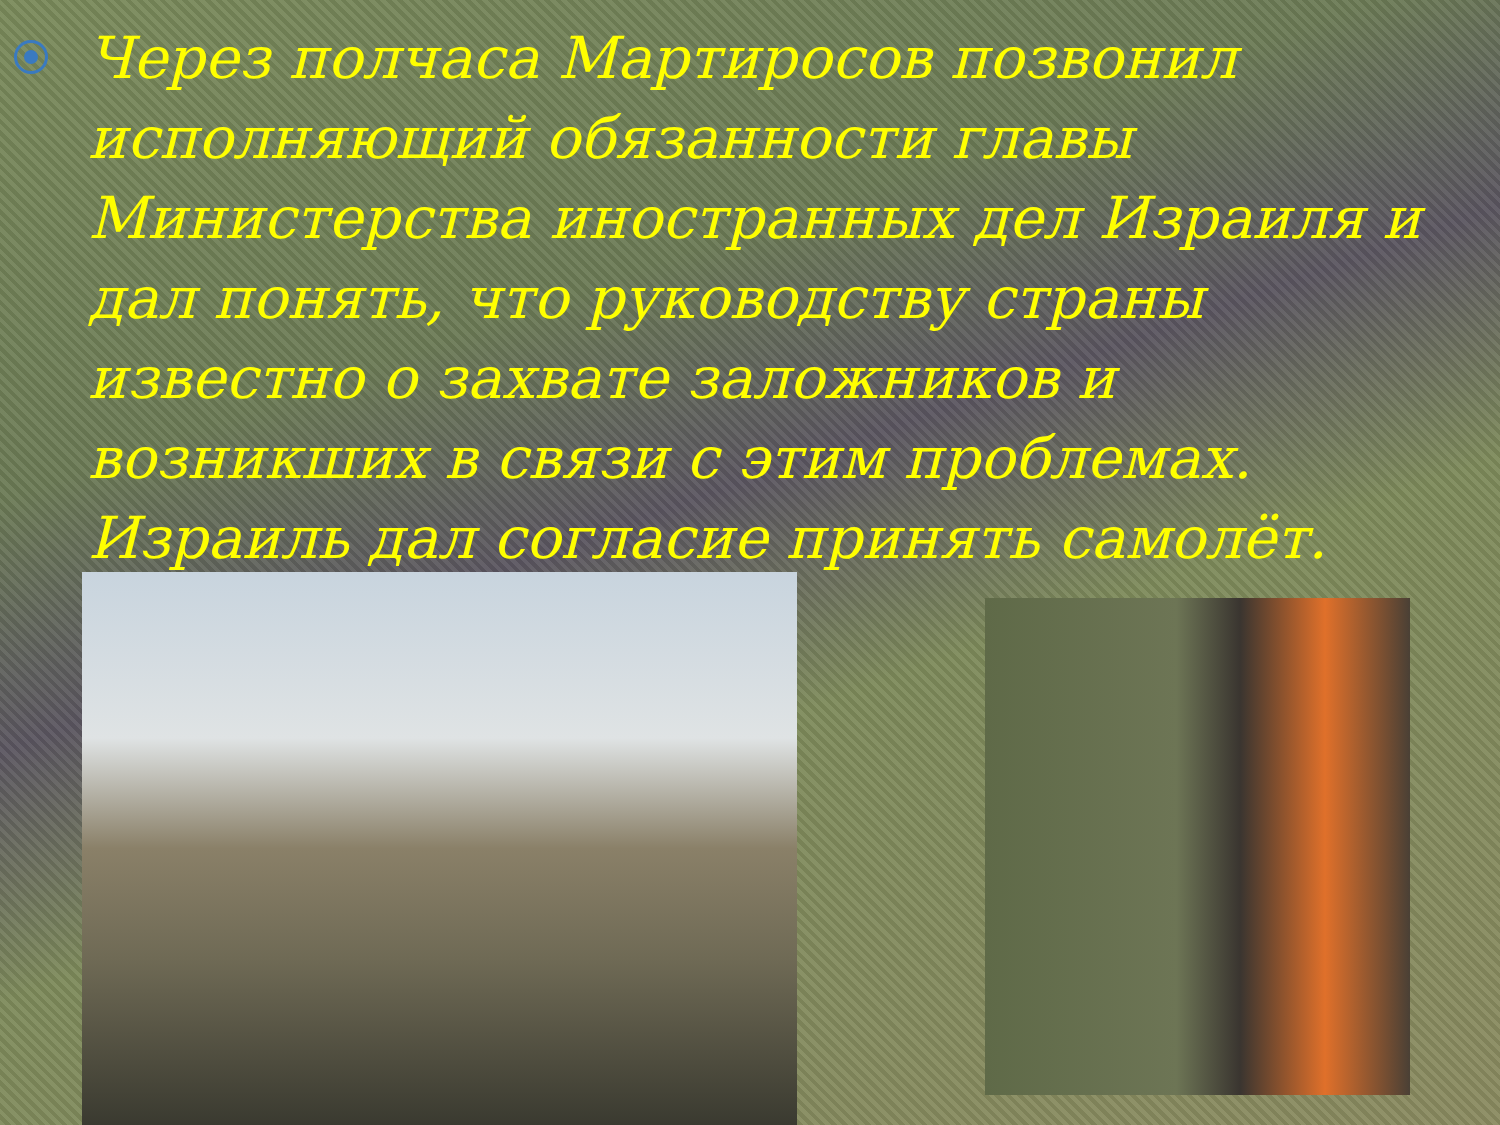Через полчаса Мартиросов позвонил исполняющий обязанности главы Министерства иностранных дел Израиля и дал понять, что руководству страны известно о захвате заложников и возникших в связи с этим проблемах. Израиль дал согласие принять самолёт.